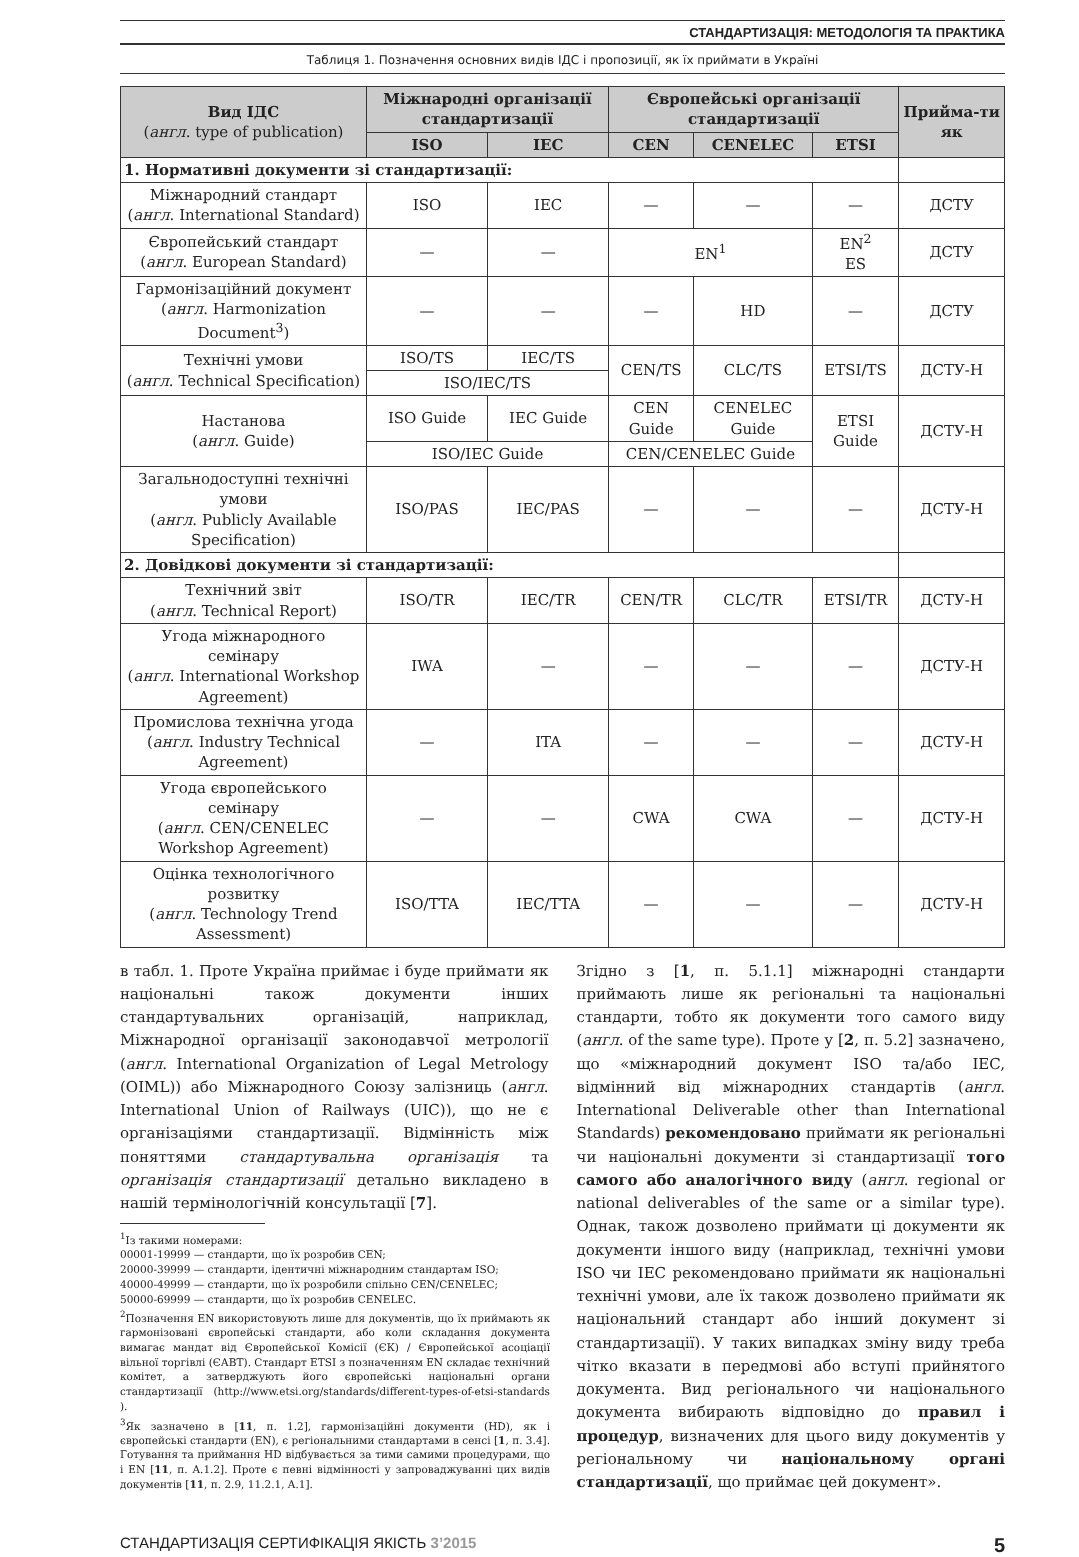СТАНДАРТИЗАЦІЯ: МЕТОДОЛОГІЯ ТА ПРАКТИКА
Таблиця 1. Позначення основних видів ІДС і пропозиції, як їх приймати в Україні
| Вид ІДС ( англ . type of publication) | Міжнародні організації стандартизації | | Європейські організації стандартизації | | | Прийма-ти як |
| --- | --- | --- | --- | --- | --- | --- |
| | ISO | IEC | CEN | CENELEC | ETSI | |
| 1. Нормативні документи зі стандартизації: | | | | | | |
| Міжнародний стандарт ( англ . International Standard) | ISO | IEC | — | — | — | ДСТУ |
| Європейський стандарт ( англ . European Standard) | — | — | EN<sup>1</sup> | | EN<sup>2</sup> ES | ДСТУ |
| Гармонізаційний документ ( англ . Harmonization Document<sup>3</sup>) | — | — | — | HD | — | ДСТУ |
| Технічні умови ( англ . Technical Specification) | ISO/TS | IEC/TS | CEN/TS | CLC/TS | ETSI/TS | ДСТУ-Н |
| | ISO/IEC/TS | | | | | |
| Настанова ( англ . Guide) | ISO Guide | IEC Guide | CEN Guide | CENELEC Guide | ETSI Guide | ДСТУ-Н |
| | ISO/IEC Guide | | CEN/CENELEC Guide | | | |
| Загальнодоступні технічні умови ( англ . Publicly Available Specification) | ISO/PAS | IEC/PAS | — | — | — | ДСТУ-Н |
| 2. Довідкові документи зі стандартизації: | | | | | | |
| Технічний звіт ( англ . Technical Report) | ISO/TR | IEC/TR | CEN/TR | CLC/TR | ETSI/TR | ДСТУ-Н |
| Угода міжнародного семінару ( англ . International Workshop Agreement) | IWA | — | — | — | — | ДСТУ-Н |
| Промислова технічна угода ( англ . Industry Technical Agreement) | — | ITA | — | — | — | ДСТУ-Н |
| Угода європейського семінару ( англ . CEN/CENELEC Workshop Agreement) | — | — | CWA | CWA | — | ДСТУ-Н |
| Оцінка технологічного розвитку ( англ . Technology Trend Assessment) | ISO/TTA | IEC/TTA | — | — | — | ДСТУ-Н |
в табл. 1. Проте Україна приймає і буде приймати як національні також документи інших стандартувальних організацій, наприклад, Міжнародної організації законодавчої метрології (англ. International Organization of Legal Metrology (OIML)) або Міжнародного Союзу залізниць (англ. International Union of Railways (UIC)), що не є організаціями стандартизації. Відмінність між поняттями стандартувальна організація та організація стандартизації детально викладено в нашій термінологічній консультації [7].
<sup>1</sup> Із такими номерами:
00001-19999 — стандарти, що їх розробив CEN;
20000-39999 — стандарти, ідентичні міжнародним стандартам ISO;
40000-49999 — стандарти, що їх розробили спільно CEN/CENELEC;
50000-69999 — стандарти, що їх розробив CENELEC.
<sup>2</sup> Позначення EN використовують лише для документів, що їх приймають як гармонізовані європейські стандарти, або коли складання документа вимагає мандат від Європейської Комісії (ЄК) / Європейської асоціації вільної торгівлі (ЄАВТ). Стандарт ETSI з позначенням EN складає технічний комітет, а затверджують його європейські національні органи стандартизації (http://www.etsi.org/standards/different-types-of-etsi-standards ).
<sup>3</sup> Як зазначено в [11, п. 1.2], гармонізаційні документи (HD), як і європейські стандарти (EN), є регіональними стандартами в сенсі [1, п. 3.4]. Готування та приймання HD відбувається за тими самими процедурами, що і EN [11, п. A.1.2]. Проте є певні відмінності у запроваджуванні цих видів документів [11, п. 2.9, 11.2.1, A.1].
Згідно з [1, п. 5.1.1] міжнародні стандарти приймають лише як регіональні та національні стандарти, тобто як документи того самого виду (англ. of the same type). Проте у [2, п. 5.2] зазначено, що «міжнародний документ ISO та/або IEC, відмінний від міжнародних стандартів (англ. International Deliverable other than International Standards) рекомендовано приймати як регіональні чи національні документи зі стандартизації того самого або аналогічного виду (англ. regional or national deliverables of the same or a similar type). Однак, також дозволено приймати ці документи як документи іншого виду (наприклад, технічні умови ISO чи IEC рекомендовано приймати як національні технічні умови, але їх також дозволено приймати як національний стандарт або інший документ зі стандартизації). У таких випадках зміну виду треба чітко вказати в передмові або вступі прийнятого документа. Вид регіонального чи національного документа вибирають відповідно до правил і процедур, визначених для цього виду документів у регіональному чи національному органі стандартизації, що приймає цей документ».
СТАНДАРТИЗАЦІЯ СЕРТИФІКАЦІЯ ЯКІСТЬ 3’2015 5